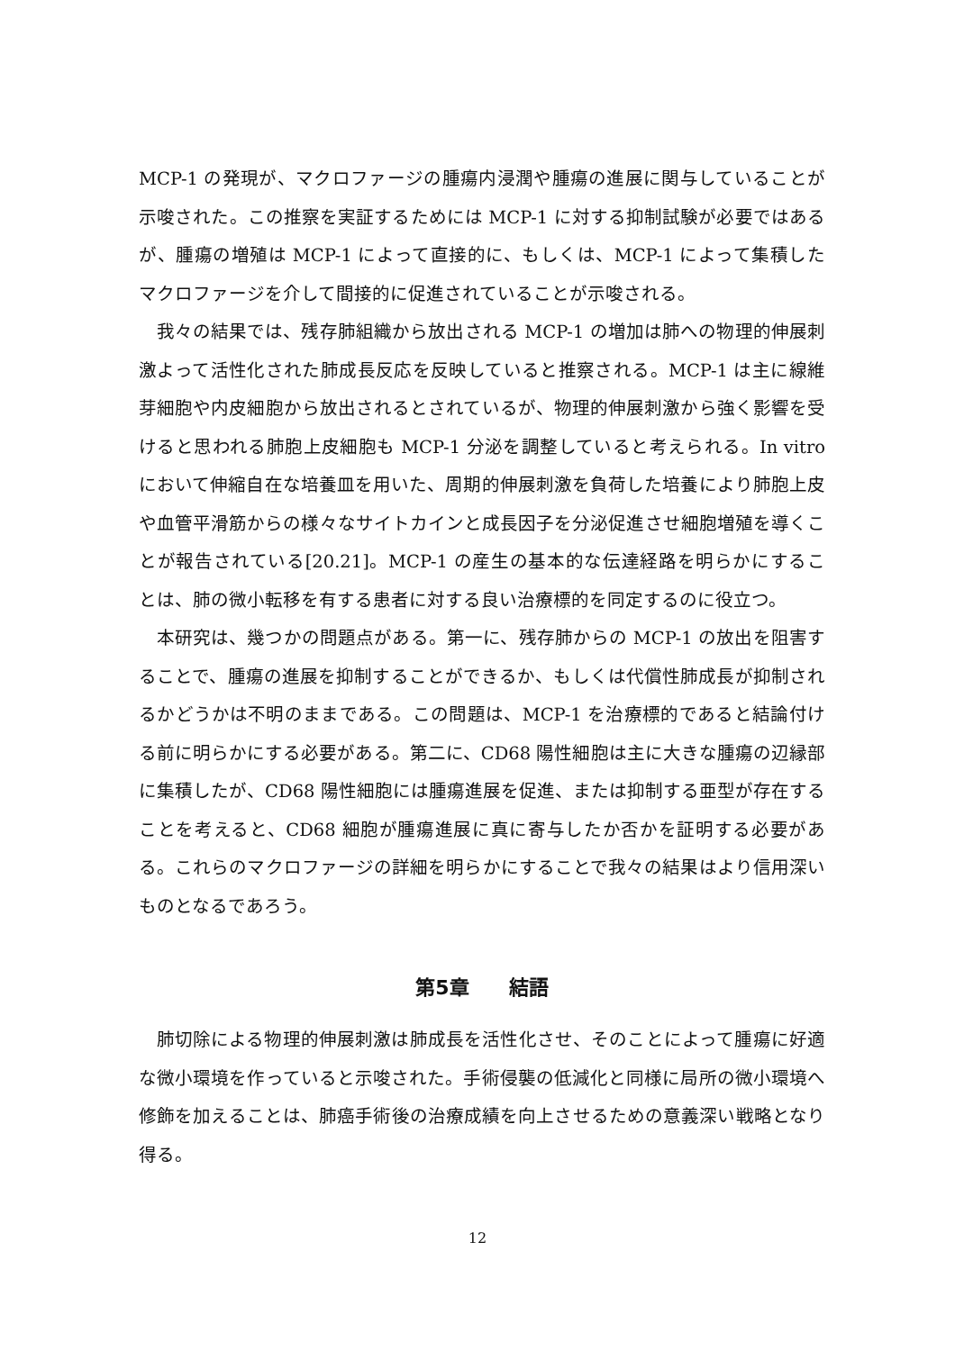MCP-1 の発現が、マクロファージの腫瘍内浸潤や腫瘍の進展に関与していることが示唆された。この推察を実証するためには MCP-1 に対する抑制試験が必要ではあるが、腫瘍の増殖は MCP-1 によって直接的に、もしくは、MCP-1 によって集積したマクロファージを介して間接的に促進されていることが示唆される。
我々の結果では、残存肺組織から放出される MCP-1 の増加は肺への物理的伸展刺激よって活性化された肺成長反応を反映していると推察される。MCP-1 は主に線維芽細胞や内皮細胞から放出されるとされているが、物理的伸展刺激から強く影響を受けると思われる肺胞上皮細胞も MCP-1 分泌を調整していると考えられる。In vitro において伸縮自在な培養皿を用いた、周期的伸展刺激を負荷した培養により肺胞上皮や血管平滑筋からの様々なサイトカインと成長因子を分泌促進させ細胞増殖を導くことが報告されている[20.21]。MCP-1 の産生の基本的な伝達経路を明らかにすることは、肺の微小転移を有する患者に対する良い治療標的を同定するのに役立つ。
本研究は、幾つかの問題点がある。第一に、残存肺からの MCP-1 の放出を阻害することで、腫瘍の進展を抑制することができるか、もしくは代償性肺成長が抑制されるかどうかは不明のままである。この問題は、MCP-1 を治療標的であると結論付ける前に明らかにする必要がある。第二に、CD68 陽性細胞は主に大きな腫瘍の辺縁部に集積したが、CD68 陽性細胞には腫瘍進展を促進、または抑制する亜型が存在することを考えると、CD68 細胞が腫瘍進展に真に寄与したか否かを証明する必要がある。これらのマクロファージの詳細を明らかにすることで我々の結果はより信用深いものとなるであろう。
第5章　　結語
肺切除による物理的伸展刺激は肺成長を活性化させ、そのことによって腫瘍に好適な微小環境を作っていると示唆された。手術侵襲の低減化と同様に局所の微小環境へ修飾を加えることは、肺癌手術後の治療成績を向上させるための意義深い戦略となり得る。
12